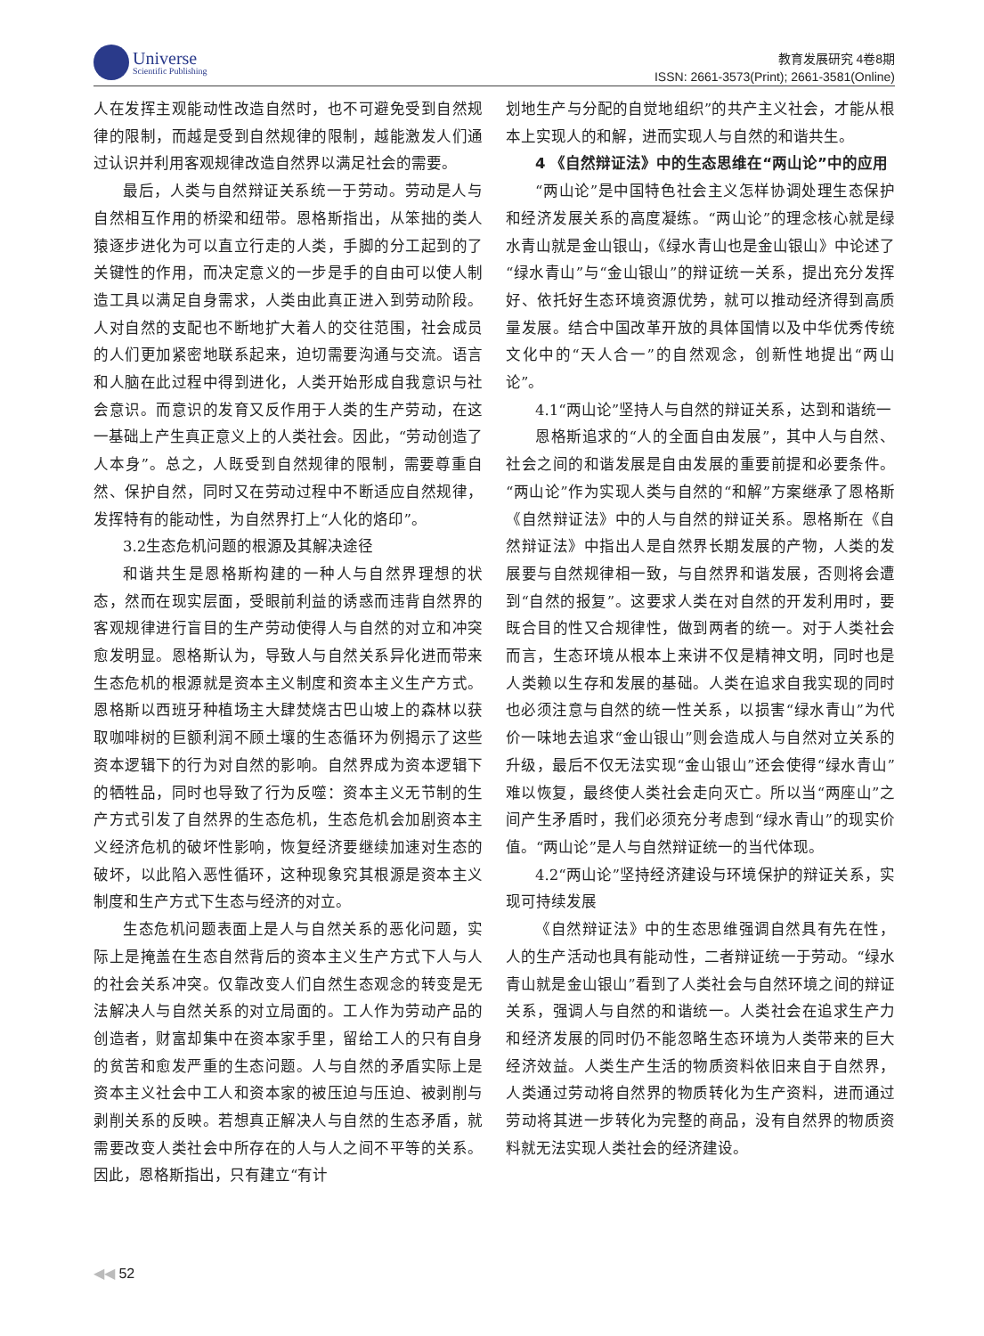Universe
Scientific Publishing
教育发展研究 4卷8期
ISSN: 2661-3573(Print); 2661-3581(Online)
人在发挥主观能动性改造自然时，也不可避免受到自然规律的限制，而越是受到自然规律的限制，越能激发人们通过认识并利用客观规律改造自然界以满足社会的需要。
最后，人类与自然辩证关系统一于劳动。劳动是人与自然相互作用的桥梁和纽带。恩格斯指出，从笨拙的类人猿逐步进化为可以直立行走的人类，手脚的分工起到的了关键性的作用，而决定意义的一步是手的自由可以使人制造工具以满足自身需求，人类由此真正进入到劳动阶段。人对自然的支配也不断地扩大着人的交往范围，社会成员的人们更加紧密地联系起来，迫切需要沟通与交流。语言和人脑在此过程中得到进化，人类开始形成自我意识与社会意识。而意识的发育又反作用于人类的生产劳动，在这一基础上产生真正意义上的人类社会。因此，“劳动创造了人本身”。总之，人既受到自然规律的限制，需要尊重自然、保护自然，同时又在劳动过程中不断适应自然规律，发挥特有的能动性，为自然界打上“人化的烙印”。
3.2生态危机问题的根源及其解决途径
和谐共生是恩格斯构建的一种人与自然界理想的状态，然而在现实层面，受眼前利益的诱惑而违背自然界的客观规律进行盲目的生产劳动使得人与自然的对立和冲突愈发明显。恩格斯认为，导致人与自然关系异化进而带来生态危机的根源就是资本主义制度和资本主义生产方式。恩格斯以西班牙种植场主大肆焚烧古巴山坡上的森林以获取咖啡树的巨额利润不顾土壤的生态循环为例揭示了这些资本逻辑下的行为对自然的影响。自然界成为资本逻辑下的牺牲品，同时也导致了行为反噬：资本主义无节制的生产方式引发了自然界的生态危机，生态危机会加剧资本主义经济危机的破坏性影响，恢复经济要继续加速对生态的破坏，以此陷入恶性循环，这种现象究其根源是资本主义制度和生产方式下生态与经济的对立。
生态危机问题表面上是人与自然关系的恶化问题，实际上是掩盖在生态自然背后的资本主义生产方式下人与人的社会关系冲突。仅靠改变人们自然生态观念的转变是无法解决人与自然关系的对立局面的。工人作为劳动产品的创造者，财富却集中在资本家手里，留给工人的只有自身的贫苦和愈发严重的生态问题。人与自然的矛盾实际上是资本主义社会中工人和资本家的被压迫与压迫、被剥削与剥削关系的反映。若想真正解决人与自然的生态矛盾，就需要改变人类社会中所存在的人与人之间不平等的关系。因此，恩格斯指出，只有建立“有计
划地生产与分配的自觉地组织”的共产主义社会，才能从根本上实现人的和解，进而实现人与自然的和谐共生。
4 《自然辩证法》中的生态思维在“两山论”中的应用
“两山论”是中国特色社会主义怎样协调处理生态保护和经济发展关系的高度凝练。“两山论”的理念核心就是绿水青山就是金山银山，《绿水青山也是金山银山》中论述了“绿水青山”与“金山银山”的辩证统一关系，提出充分发挥好、依托好生态环境资源优势，就可以推动经济得到高质量发展。结合中国改革开放的具体国情以及中华优秀传统文化中的“天人合一”的自然观念，创新性地提出“两山论”。
4.1“两山论”坚持人与自然的辩证关系，达到和谐统一
恩格斯追求的“人的全面自由发展”，其中人与自然、社会之间的和谐发展是自由发展的重要前提和必要条件。“两山论”作为实现人类与自然的“和解”方案继承了恩格斯《自然辩证法》中的人与自然的辩证关系。恩格斯在《自然辩证法》中指出人是自然界长期发展的产物，人类的发展要与自然规律相一致，与自然界和谐发展，否则将会遭到“自然的报复”。这要求人类在对自然的开发利用时，要既合目的性又合规律性，做到两者的统一。对于人类社会而言，生态环境从根本上来讲不仅是精神文明，同时也是人类赖以生存和发展的基础。人类在追求自我实现的同时也必须注意与自然的统一性关系，以损害“绿水青山”为代价一味地去追求“金山银山”则会造成人与自然对立关系的升级，最后不仅无法实现“金山银山”还会使得“绿水青山”难以恢复，最终使人类社会走向灭亡。所以当“两座山”之间产生矛盾时，我们必须充分考虑到“绿水青山”的现实价值。“两山论”是人与自然辩证统一的当代体现。
4.2“两山论”坚持经济建设与环境保护的辩证关系，实现可持续发展
《自然辩证法》中的生态思维强调自然具有先在性，人的生产活动也具有能动性，二者辩证统一于劳动。“绿水青山就是金山银山”看到了人类社会与自然环境之间的辩证关系，强调人与自然的和谐统一。人类社会在追求生产力和经济发展的同时仍不能忽略生态环境为人类带来的巨大经济效益。人类生产生活的物质资料依旧来自于自然界，人类通过劳动将自然界的物质转化为生产资料，进而通过劳动将其进一步转化为完整的商品，没有自然界的物质资料就无法实现人类社会的经济建设。
◀◀ 52